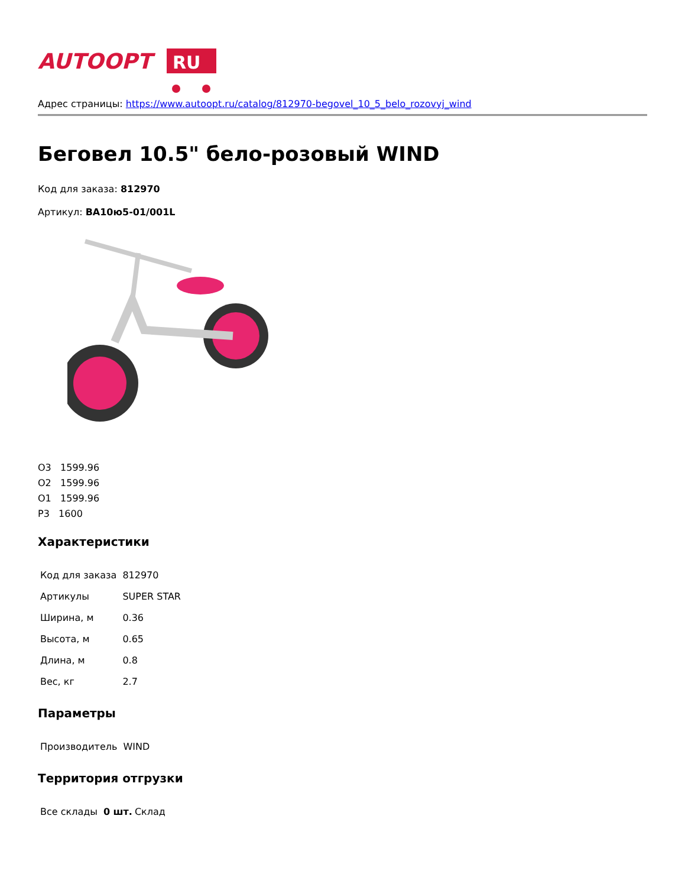AUTOOPT
RU
Адрес страницы: https://www.autoopt.ru/catalog/812970-begovel_10_5_belo_rozovyj_wind
Беговел 10.5" бело-розовый WIND
Код для заказа: 812970
Артикул: BA10ю5-01/001L
О3 1599.96
О2 1599.96
О1 1599.96
Р3 1600
Характеристики
| Код для заказа | 812970 |
| Артикулы | SUPER STAR |
| Ширина, м | 0.36 |
| Высота, м | 0.65 |
| Длина, м | 0.8 |
| Вес, кг | 2.7 |
Параметры
| Производитель | WIND |
Территория отгрузки
| Все склады | 0 шт. | Склад |